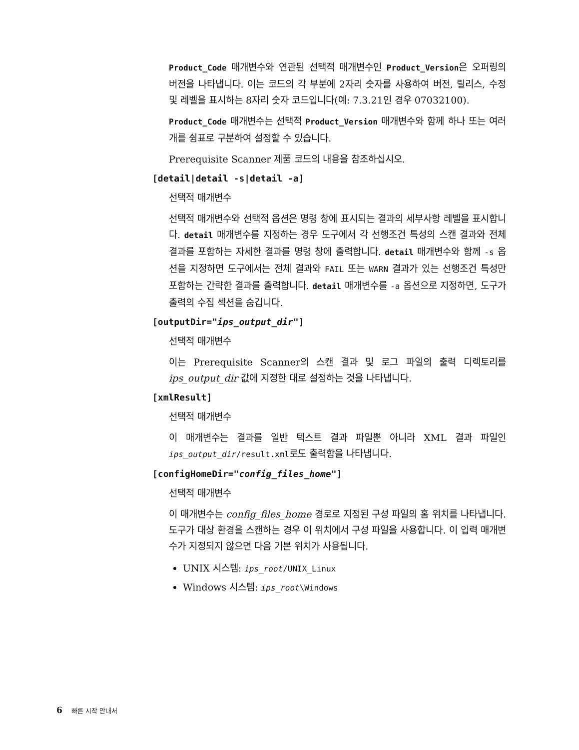Product_Code 매개변수와 연관된 선택적 매개변수인 Product_Version은 오퍼링의 버전을 나타냅니다. 이는 코드의 각 부분에 2자리 숫자를 사용하여 버전, 릴리스, 수정 및 레벨을 표시하는 8자리 숫자 코드입니다(예: 7.3.21인 경우 07032100).
Product_Code 매개변수는 선택적 Product_Version 매개변수와 함께 하나 또는 여러 개를 쉼표로 구분하여 설정할 수 있습니다.
Prerequisite Scanner 제품 코드의 내용을 참조하십시오.
[detail|detail -s|detail -a]
선택적 매개변수
선택적 매개변수와 선택적 옵션은 명령 창에 표시되는 결과의 세부사항 레벨을 표시합니다. detail 매개변수를 지정하는 경우 도구에서 각 선행조건 특성의 스캔 결과와 전체 결과를 포함하는 자세한 결과를 명령 창에 출력합니다. detail 매개변수와 함께 -s 옵션을 지정하면 도구에서는 전체 결과와 FAIL 또는 WARN 결과가 있는 선행조건 특성만 포함하는 간략한 결과를 출력합니다. detail 매개변수를 -a 옵션으로 지정하면, 도구가 출력의 수집 섹션을 숨깁니다.
[outputDir="ips_output_dir"]
선택적 매개변수
이는 Prerequisite Scanner의 스캔 결과 및 로그 파일의 출력 디렉토리를 ips_output_dir 값에 지정한 대로 설정하는 것을 나타냅니다.
[xmlResult]
선택적 매개변수
이 매개변수는 결과를 일반 텍스트 결과 파일뿐 아니라 XML 결과 파일인 ips_output_dir/result.xml로도 출력함을 나타냅니다.
[configHomeDir="config_files_home"]
선택적 매개변수
이 매개변수는 config_files_home 경로로 지정된 구성 파일의 홈 위치를 나타냅니다. 도구가 대상 환경을 스캔하는 경우 이 위치에서 구성 파일을 사용합니다. 이 입력 매개변수가 지정되지 않으면 다음 기본 위치가 사용됩니다.
UNIX 시스템: ips_root/UNIX_Linux
Windows 시스템: ips_root\Windows
6 빠른 시작 안내서